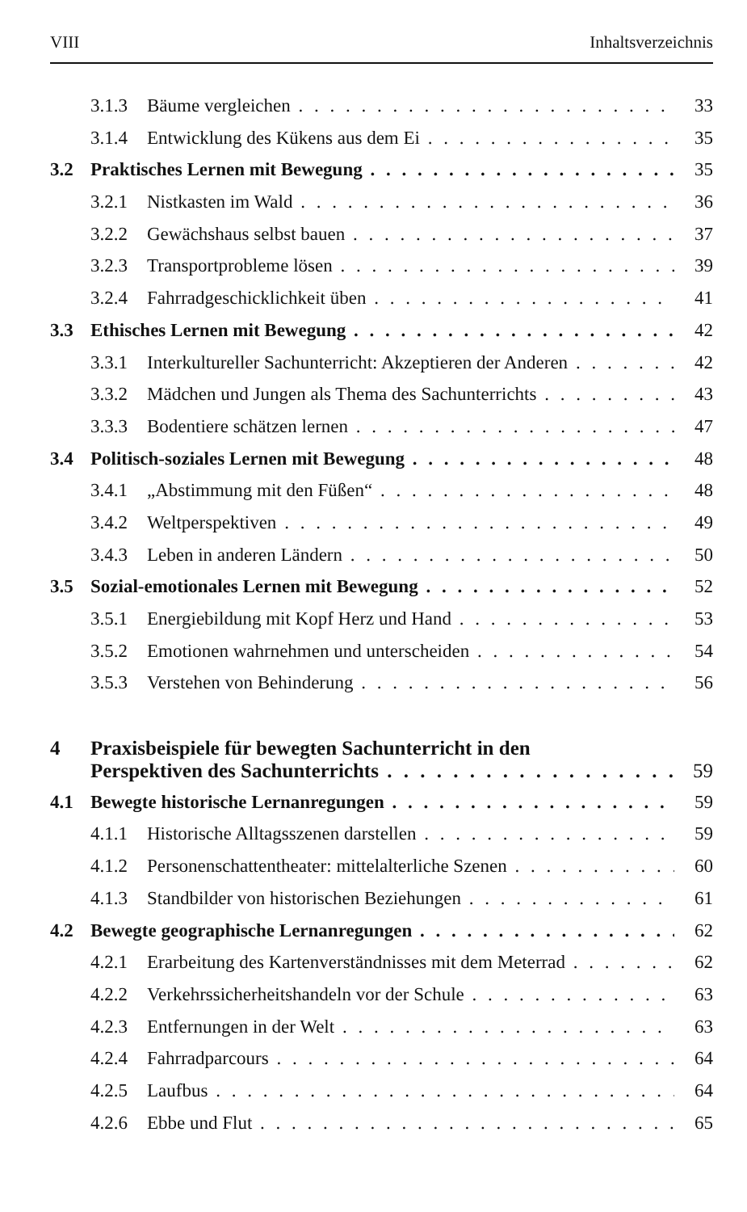VIII Inhaltsverzeichnis
3.1.3 Bäume vergleichen 33
3.1.4 Entwicklung des Kükens aus dem Ei 35
3.2 Praktisches Lernen mit Bewegung 35
3.2.1 Nistkasten im Wald 36
3.2.2 Gewächshaus selbst bauen 37
3.2.3 Transportprobleme lösen 39
3.2.4 Fahrradgeschicklichkeit üben 41
3.3 Ethisches Lernen mit Bewegung 42
3.3.1 Interkultureller Sachunterricht: Akzeptieren der Anderen 42
3.3.2 Mädchen und Jungen als Thema des Sachunterrichts 43
3.3.3 Bodentiere schätzen lernen 47
3.4 Politisch-soziales Lernen mit Bewegung 48
3.4.1 „Abstimmung mit den Füßen“48
3.4.2 Weltperspektiven 49
3.4.3 Leben in anderen Ländern 50
3.5 Sozial-emotionales Lernen mit Bewegung 52
3.5.1 Energiebildung mit Kopf Herz und Hand 53
3.5.2 Emotionen wahrnehmen und unterscheiden 54
3.5.3 Verstehen von Behinderung 56
4 Praxisbeispiele für bewegten Sachunterricht in den
Perspektiven des Sachunterrichts 59
4.1 Bewegte historische Lernanregungen 59
4.1.1 Historische Alltagsszenen darstellen 59
4.1.2 Personenschattentheater: mittelalterliche Szenen 60
4.1.3 Standbilder von historischen Beziehungen 61
4.2 Bewegte geographische Lernanregungen 62
4.2.1 Erarbeitung des Kartenverständnisses mit dem Meterrad 62
4.2.2 Verkehrssicherheitshandeln vor der Schule 63
4.2.3 Entfernungen in der Welt 63
4.2.4 Fahrradparcours 64
4.2.5 Laufbus 64
4.2.6 Ebbe und Flut 65